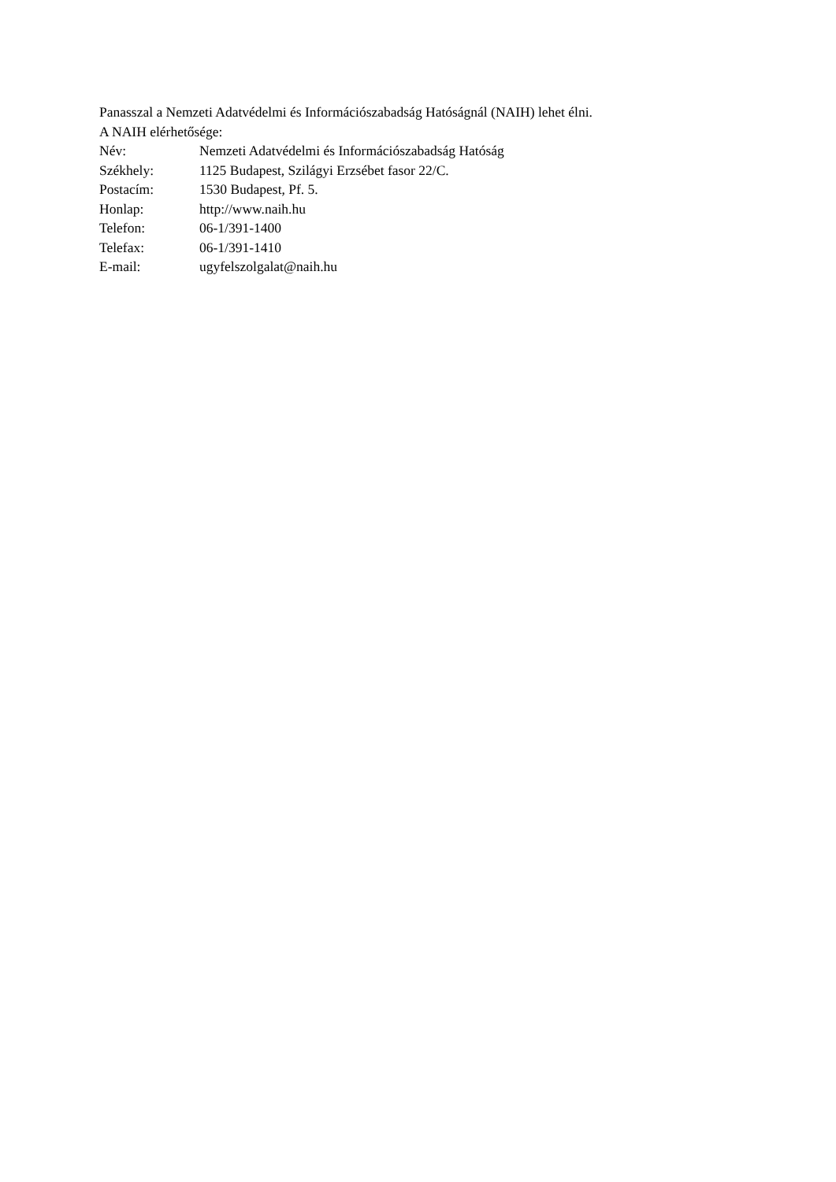Panasszal a Nemzeti Adatvédelmi és Információszabadság Hatóságnál (NAIH) lehet élni.
A NAIH elérhetősége:
Név: Nemzeti Adatvédelmi és Információszabadság Hatóság
Székhely: 1125 Budapest, Szilágyi Erzsébet fasor 22/C.
Postacím: 1530 Budapest, Pf. 5.
Honlap: http://www.naih.hu
Telefon: 06-1/391-1400
Telefax: 06-1/391-1410
E-mail: ugyfelszolgalat@naih.hu